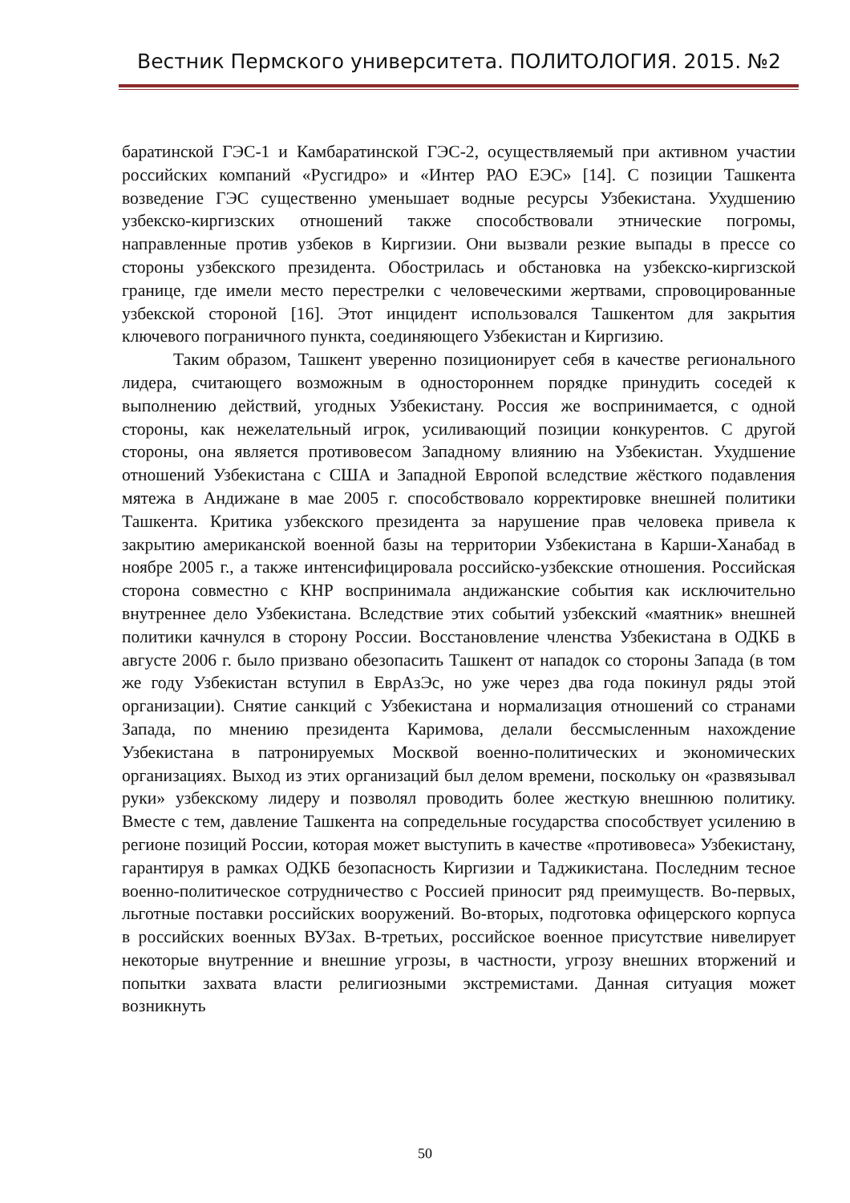Вестник Пермского университета. ПОЛИТОЛОГИЯ. 2015. №2
баратинской ГЭС-1 и Камбаратинской ГЭС-2, осуществляемый при активном участии российских компаний «Русгидро» и «Интер РАО ЕЭС» [14]. С позиции Ташкента возведение ГЭС существенно уменьшает водные ресурсы Узбекистана. Ухудшению узбекско-киргизских отношений также способствовали этнические погромы, направленные против узбеков в Киргизии. Они вызвали резкие выпады в прессе со стороны узбекского президента. Обострилась и обстановка на узбекско-киргизской границе, где имели место перестрелки с человеческими жертвами, спровоцированные узбекской стороной [16]. Этот инцидент использовался Ташкентом для закрытия ключевого пограничного пункта, соединяющего Узбекистан и Киргизию.
Таким образом, Ташкент уверенно позиционирует себя в качестве регионального лидера, считающего возможным в одностороннем порядке принудить соседей к выполнению действий, угодных Узбекистану. Россия же воспринимается, с одной стороны, как нежелательный игрок, усиливающий позиции конкурентов. С другой стороны, она является противовесом Западному влиянию на Узбекистан. Ухудшение отношений Узбекистана с США и Западной Европой вследствие жёсткого подавления мятежа в Андижане в мае 2005 г. способствовало корректировке внешней политики Ташкента. Критика узбекского президента за нарушение прав человека привела к закрытию американской военной базы на территории Узбекистана в Карши-Ханабад в ноябре 2005 г., а также интенсифицировала российско-узбекские отношения. Российская сторона совместно с КНР воспринимала андижанские события как исключительно внутреннее дело Узбекистана. Вследствие этих событий узбекский «маятник» внешней политики качнулся в сторону России. Восстановление членства Узбекистана в ОДКБ в августе 2006 г. было призвано обезопасить Ташкент от нападок со стороны Запада (в том же году Узбекистан вступил в ЕврАзЭс, но уже через два года покинул ряды этой организации). Снятие санкций с Узбекистана и нормализация отношений со странами Запада, по мнению президента Каримова, делали бессмысленным нахождение Узбекистана в патронируемых Москвой военно-политических и экономических организациях. Выход из этих организаций был делом времени, поскольку он «развязывал руки» узбекскому лидеру и позволял проводить более жесткую внешнюю политику. Вместе с тем, давление Ташкента на сопредельные государства способствует усилению в регионе позиций России, которая может выступить в качестве «противовеса» Узбекистану, гарантируя в рамках ОДКБ безопасность Киргизии и Таджикистана. Последним тесное военно-политическое сотрудничество с Россией приносит ряд преимуществ. Во-первых, льготные поставки российских вооружений. Во-вторых, подготовка офицерского корпуса в российских военных ВУЗах. В-третьих, российское военное присутствие нивелирует некоторые внутренние и внешние угрозы, в частности, угрозу внешних вторжений и попытки захвата власти религиозными экстремистами. Данная ситуация может возникнуть
50